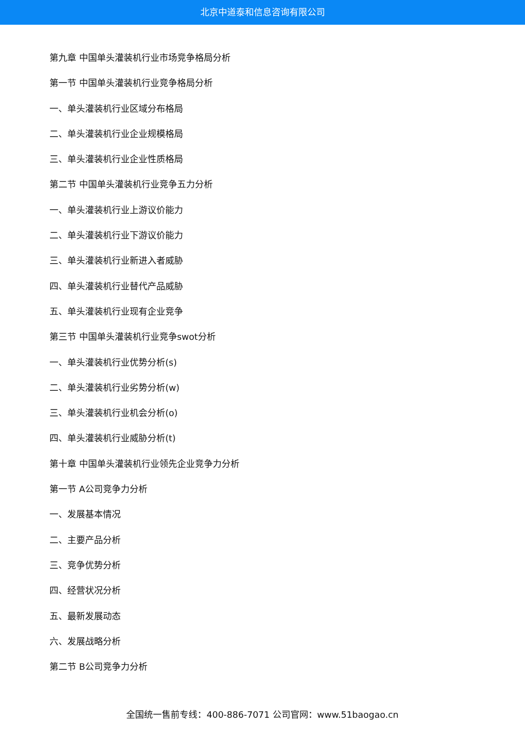北京中道泰和信息咨询有限公司
第九章 中国单头灌装机行业市场竞争格局分析
第一节 中国单头灌装机行业竞争格局分析
一、单头灌装机行业区域分布格局
二、单头灌装机行业企业规模格局
三、单头灌装机行业企业性质格局
第二节 中国单头灌装机行业竞争五力分析
一、单头灌装机行业上游议价能力
二、单头灌装机行业下游议价能力
三、单头灌装机行业新进入者威胁
四、单头灌装机行业替代产品威胁
五、单头灌装机行业现有企业竞争
第三节 中国单头灌装机行业竞争swot分析
一、单头灌装机行业优势分析(s)
二、单头灌装机行业劣势分析(w)
三、单头灌装机行业机会分析(o)
四、单头灌装机行业威胁分析(t)
第十章 中国单头灌装机行业领先企业竞争力分析
第一节 A公司竞争力分析
一、发展基本情况
二、主要产品分析
三、竞争优势分析
四、经营状况分析
五、最新发展动态
六、发展战略分析
第二节 B公司竞争力分析
全国统一售前专线：400-886-7071 公司官网：www.51baogao.cn